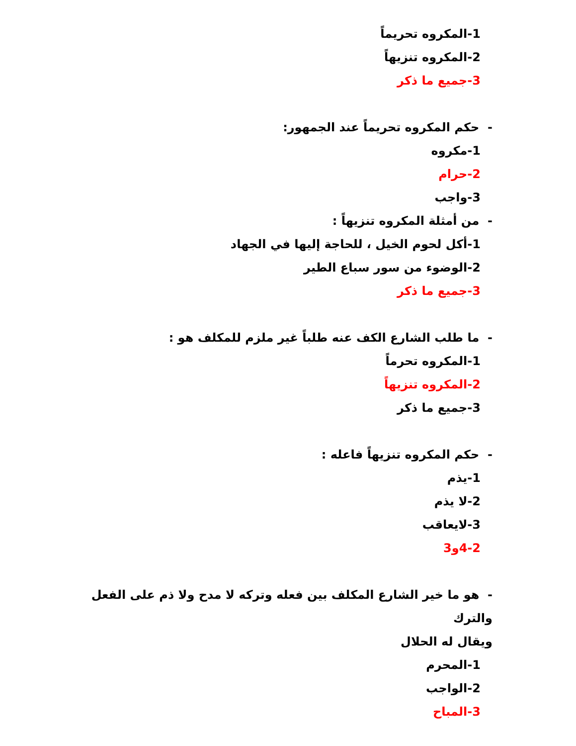1-المكروه تحريماً
2-المكروه تنزيهاً
3-جميع ما ذكر
- حكم المكروه تحريماً عند الجمهور:
1-مكروه
2-حرام
3-واجب
- من أمثلة المكروه تنزيهاً :
1-أكل لحوم الخيل ، للحاجة إليها في الجهاد
2-الوضوء من سور سباع الطير
3-جميع ما ذكر
- ما طلب الشارع الكف عنه طلباً غير ملزم للمكلف هو :
1-المكروه تحرماً
2-المكروه تنزيهاً
3-جميع ما ذكر
- حكم المكروه تنزيهاً فاعله :
1-يذم
2-لا يذم
3-لايعاقب
4-2و3
- هو ما خير الشارع المكلف بين فعله وتركه لا مدح ولا ذم على الفعل والترك
ويقال له الحلال
1-المحرم
2-الواجب
3-المباح